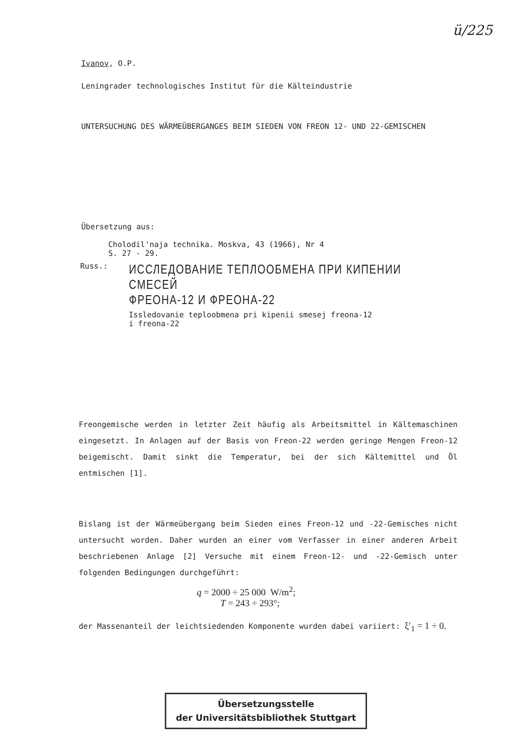ü/225
Ivanov, O.P.
Leningrader technologisches Institut für die Kälteindustrie
UNTERSUCHUNG DES WÄRMEÜBERGANGES BEIM SIEDEN VON FREON 12- UND 22-GEMISCHEN
Übersetzung aus:
Cholodil'naja technika. Moskva, 43 (1966), Nr 4
S. 27 - 29.
Russ.:
ИССЛЕДОВАНИЕ ТЕПЛООБМЕНА ПРИ КИПЕНИИ СМЕСЕЙ
ФРЕОНА-12 И ФРЕОНА-22
Issledovanie teploobmena pri kipenii smesej freona-12
i freona-22
Freongemische werden in letzter Zeit häufig als Arbeitsmittel in Kältemaschinen eingesetzt. In Anlagen auf der Basis von Freon-22 werden geringe Mengen Freon-12 beigemischt. Damit sinkt die Temperatur, bei der sich Kältemittel und Öl entmischen [1].
Bislang ist der Wärmeübergang beim Sieden eines Freon-12 und -22-Gemisches nicht untersucht worden. Daher wurden an einer vom Verfasser in einer anderen Arbeit beschriebenen Anlage [2] Versuche mit einem Freon-12- und -22-Gemisch unter folgenden Bedingungen durchgeführt:
q = 2000 ÷ 25 000 W/m<sup>2</sup>;
T = 243 ÷ 293°;
der Massenanteil der leichtsiedenden Komponente wurden dabei variiert: ξ′<sub>1</sub> = 1 ÷ 0.
Übersetzungsstelle
der Universitätsbibliothek Stuttgart